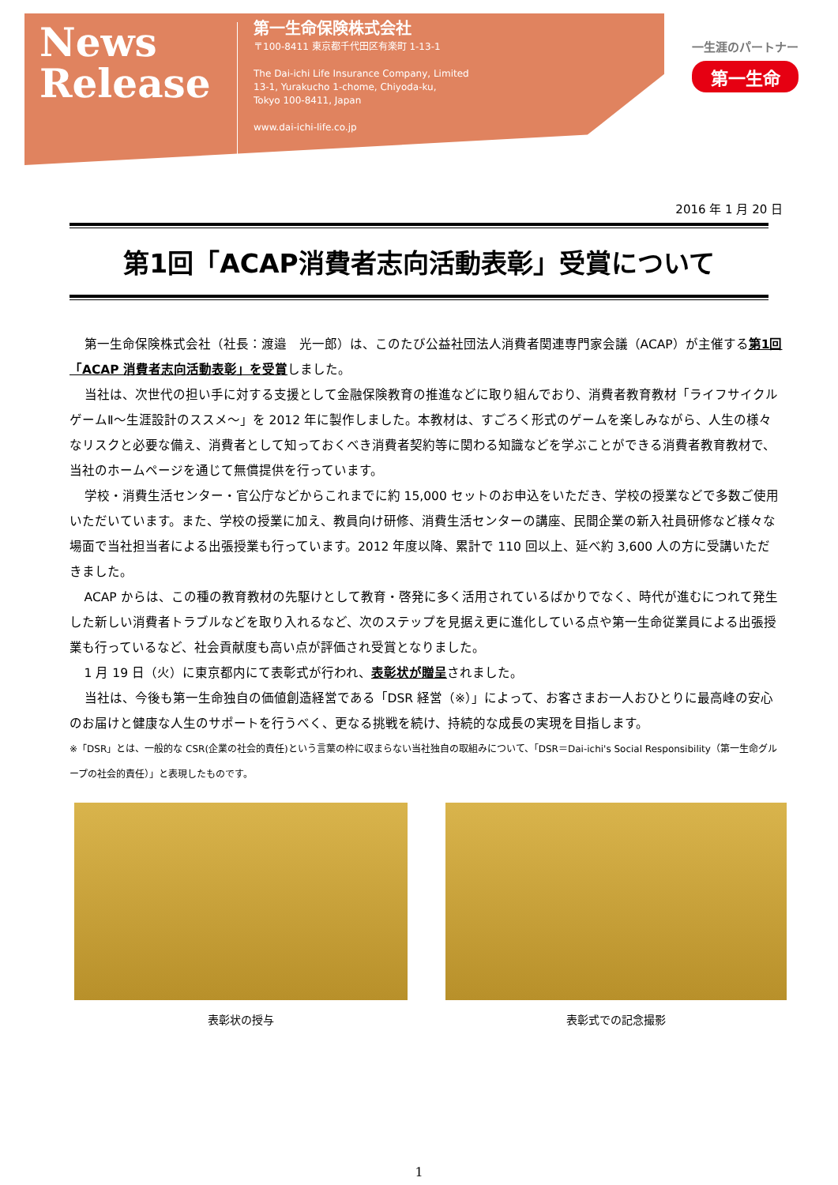News
Release
第一生命保険株式会社
〒100-8411 東京都千代田区有楽町 1-13-1
The Dai-ichi Life Insurance Company, Limited
13-1, Yurakucho 1-chome, Chiyoda-ku,
Tokyo 100-8411, Japan
www.dai-ichi-life.co.jp
一生涯のパートナー
第一生命
2016 年 1 月 20 日
第1回「ACAP消費者志向活動表彰」受賞について
第一生命保険株式会社（社長：渡邉　光一郎）は、このたび公益社団法人消費者関連専門家会議（ACAP）が主催する第1回「ACAP 消費者志向活動表彰」を受賞しました。
当社は、次世代の担い手に対する支援として金融保険教育の推進などに取り組んでおり、消費者教育教材「ライフサイクルゲームⅡ～生涯設計のススメ～」を 2012 年に製作しました。本教材は、すごろく形式のゲームを楽しみながら、人生の様々なリスクと必要な備え、消費者として知っておくべき消費者契約等に関わる知識などを学ぶことができる消費者教育教材で、当社のホームページを通じて無償提供を行っています。
学校・消費生活センター・官公庁などからこれまでに約 15,000 セットのお申込をいただき、学校の授業などで多数ご使用いただいています。また、学校の授業に加え、教員向け研修、消費生活センターの講座、民間企業の新入社員研修など様々な場面で当社担当者による出張授業も行っています。2012 年度以降、累計で 110 回以上、延べ約 3,600 人の方に受講いただきました。
ACAP からは、この種の教育教材の先駆けとして教育・啓発に多く活用されているばかりでなく、時代が進むにつれて発生した新しい消費者トラブルなどを取り入れるなど、次のステップを見据え更に進化している点や第一生命従業員による出張授業も行っているなど、社会貢献度も高い点が評価され受賞となりました。
1 月 19 日（火）に東京都内にて表彰式が行われ、表彰状が贈呈されました。
当社は、今後も第一生命独自の価値創造経営である「DSR 経営（※）」によって、お客さまお一人おひとりに最高峰の安心のお届けと健康な人生のサポートを行うべく、更なる挑戦を続け、持続的な成長の実現を目指します。
※「DSR」とは、一般的な CSR(企業の社会的責任)という言葉の枠に収まらない当社独自の取組みについて、「DSR＝Dai-ichi's Social Responsibility（第一生命グループの社会的責任）」と表現したものです。
表彰状の授与 表彰式での記念撮影
1